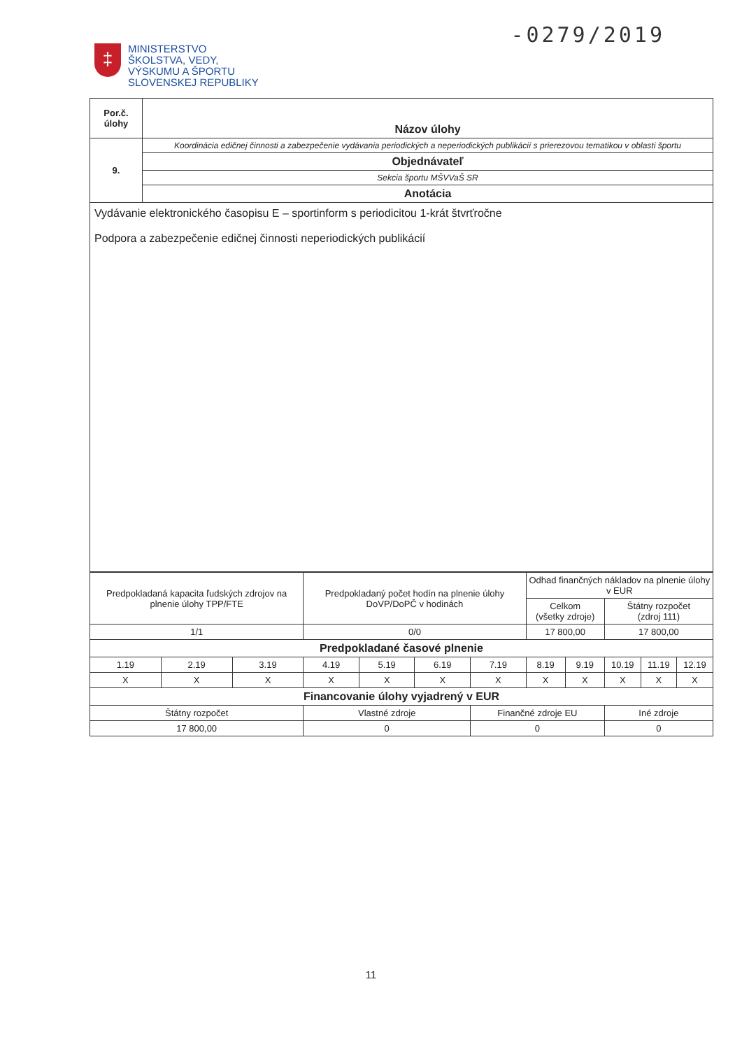-0279/2019
‡
MINISTERSTVO
ŠKOLSTVA, VEDY,
VÝSKUMU A ŠPORTU
SLOVENSKEJ REPUBLIKY
| Por.č. úlohy | Názov úlohy |
| 9. | Koordinácia edičnej činnosti a zabezpečenie vydávania periodických a neperiodických publikácií s prierezovou tematikou v oblasti športu |
| | Objednávateľ |
| | Sekcia športu MŠVVaŠ SR |
| | Anotácia |
| Vydávanie elektronického časopisu E – sportinform s periodicitou 1-krát štvrťročne Podpora a zabezpečenie edičnej činnosti neperiodických publikácií | |
| Predpokladaná kapacita ľudských zdrojov na plnenie úlohy TPP/FTE | | | Predpokladaný počet hodín na plnenie úlohy DoVP/DoPČ v hodinách | | | | Odhad finančných nákladov na plnenie úlohy v EUR | | | | |
| | | | | | | | Celkom (všetky zdroje) | | Štátny rozpočet (zdroj 111) | | |
| 1/1 | | | 0/0 | | | | 17 800,00 | | 17 800,00 | | |
| Predpokladané časové plnenie | | | | | | | | | | | |
| 1.19 | 2.19 | 3.19 | 4.19 | 5.19 | 6.19 | 7.19 | 8.19 | 9.19 | 10.19 | 11.19 | 12.19 |
| X | X | X | X | X | X | X | X | X | X | X | X |
| Financovanie úlohy vyjadrený v EUR | | | | | | | | | | | |
| Štátny rozpočet | | | Vlastné zdroje | | | Finančné zdroje EU | | | Iné zdroje | | |
| 17 800,00 | | | 0 | | | 0 | | | 0 | | |
11